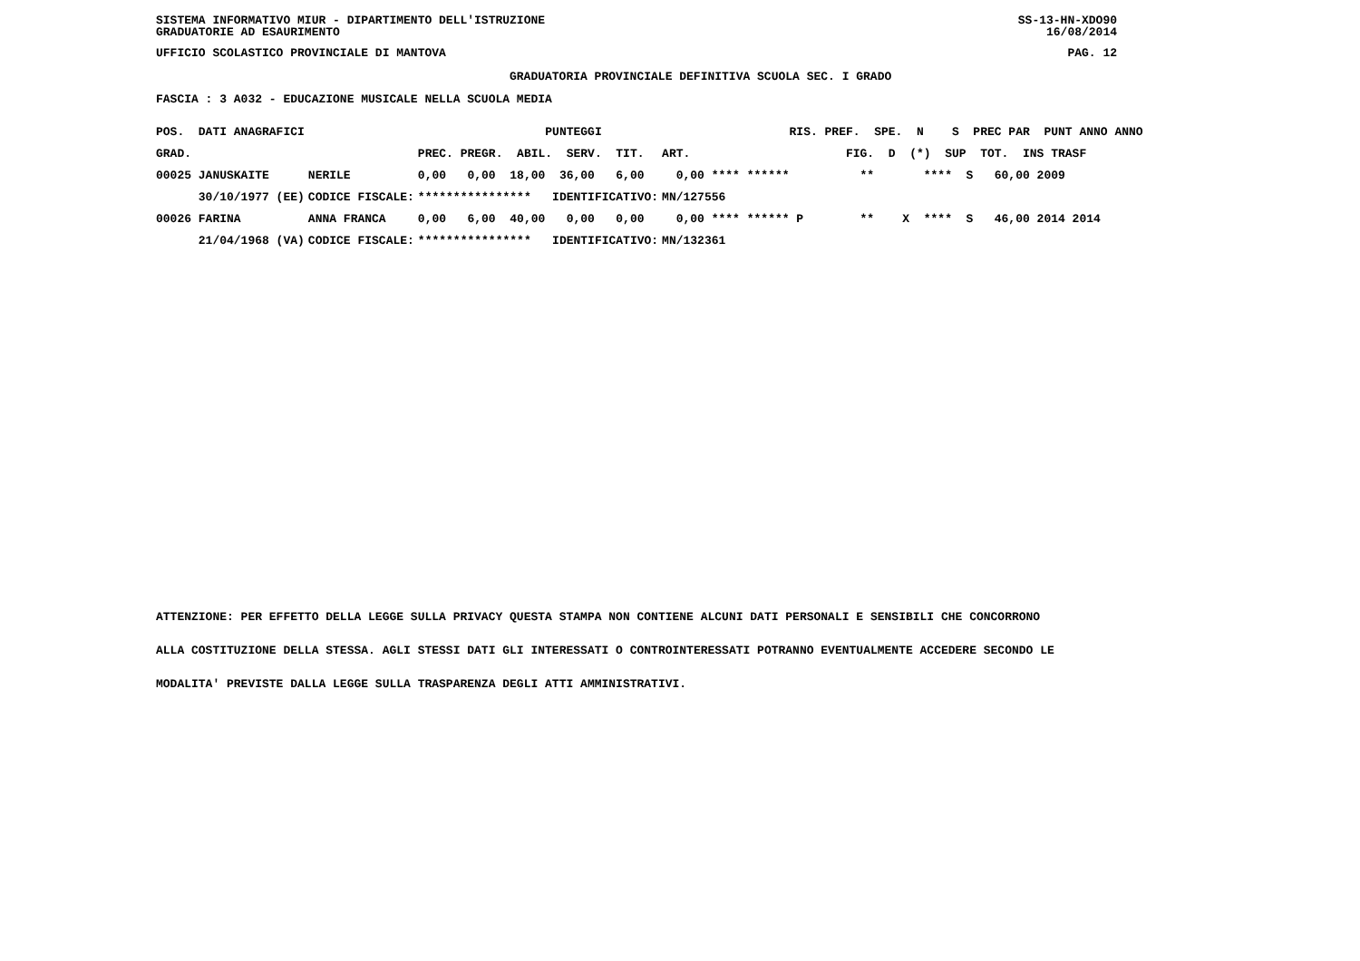SISTEMA INFORMATIVO MIUR - DIPARTIMENTO DELL'ISTRUZIONE SS-13-HN-XDO90
GRADUATORIE AD ESAURIMENTO 16/08/2014
UFFICIO SCOLASTICO PROVINCIALE DI MANTOVA PAG. 12
GRADUATORIA PROVINCIALE DEFINITIVA SCUOLA SEC. I GRADO
FASCIA : 3 A032 - EDUCAZIONE MUSICALE NELLA SCUOLA MEDIA
| POS. DATI ANAGRAFICI | | PUNTEGGI | RIS. PREF. SPE. N S PREC PAR PUNT ANNO ANNO |
| --- | --- | --- | --- |
| GRAD. | | PREC. PREGR. ABIL. SERV. TIT. | ART. FIG. D (*) SUP TOT. INS TRASF |
| 00025 JANUSKAITE | NERILE | 0,00 0,00 18,00 36,00 6,00 | 0,00 **** ****** ** **** S 60,00 2009 |
| 30/10/1977 (EE) | CODICE FISCALE: | **************** IDENTIFICATIVO: | MN/127556 |
| 00026 FARINA | ANNA FRANCA | 0,00 6,00 40,00 0,00 0,00 | 0,00 **** ****** P ** X **** S 46,00 2014 2014 |
| 21/04/1968 (VA) | CODICE FISCALE: | **************** IDENTIFICATIVO: | MN/132361 |
ATTENZIONE: PER EFFETTO DELLA LEGGE SULLA PRIVACY QUESTA STAMPA NON CONTIENE ALCUNI DATI PERSONALI E SENSIBILI CHE CONCORRONO
ALLA COSTITUZIONE DELLA STESSA. AGLI STESSI DATI GLI INTERESSATI O CONTROINTERESSATI POTRANNO EVENTUALMENTE ACCEDERE SECONDO LE
MODALITA' PREVISTE DALLA LEGGE SULLA TRASPARENZA DEGLI ATTI AMMINISTRATIVI.